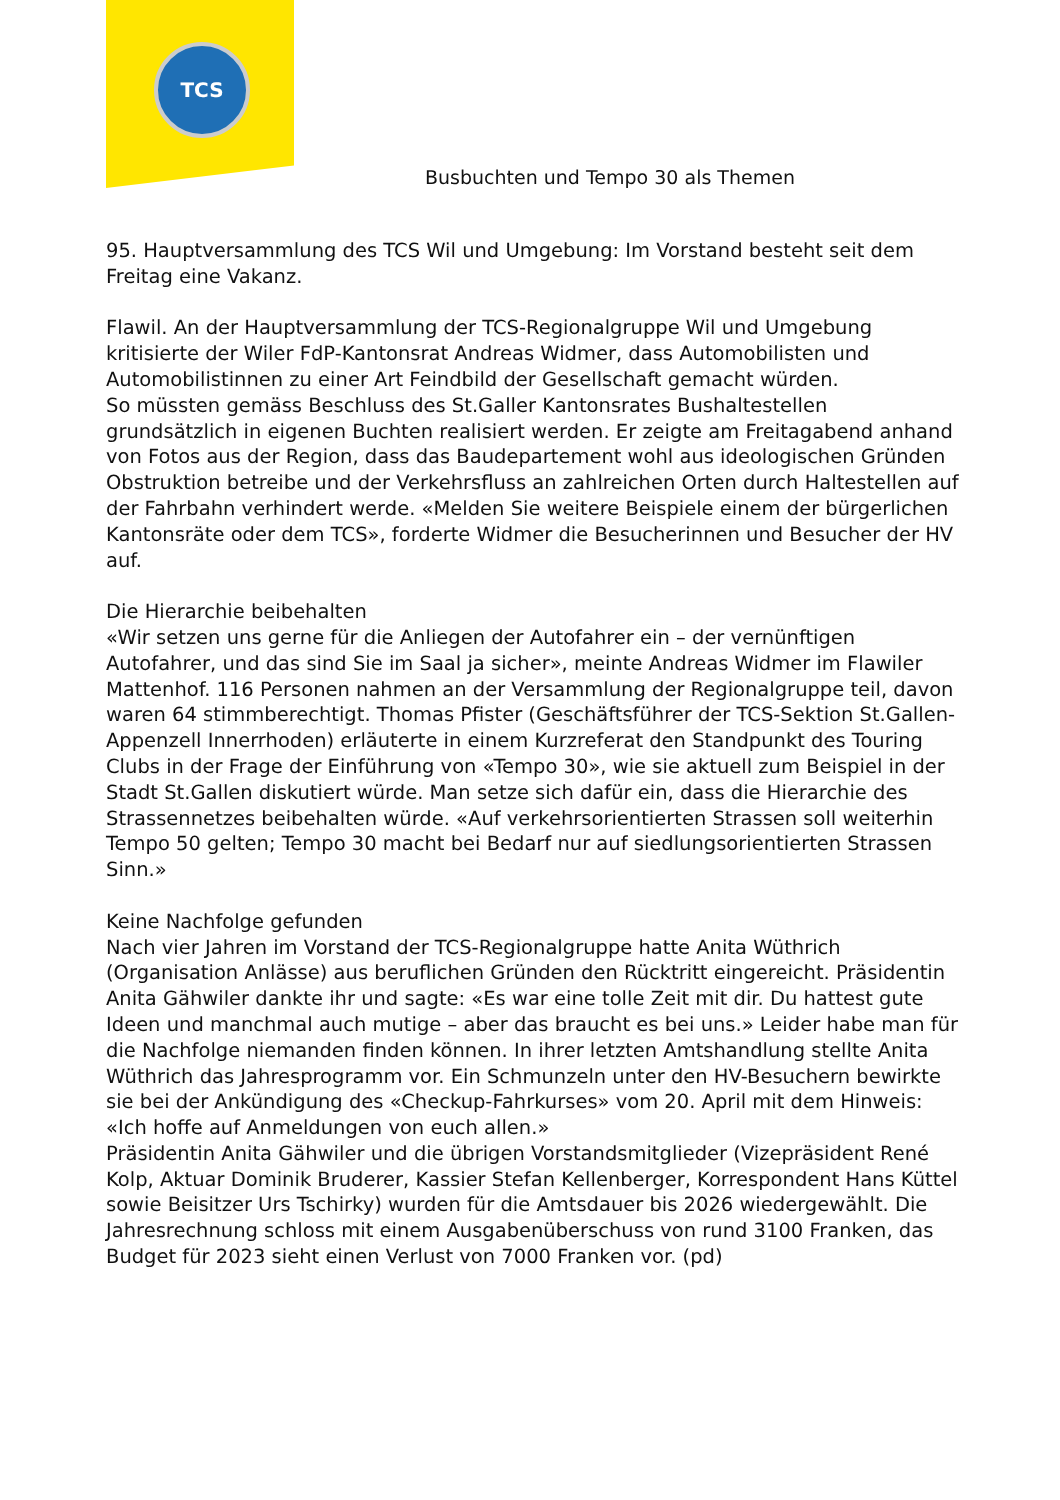TCS
Busbuchten und Tempo 30 als Themen
95. Hauptversammlung des TCS Wil und Umgebung: Im Vorstand besteht seit dem Freitag eine Vakanz.
Flawil. An der Hauptversammlung der TCS-Regionalgruppe Wil und Umgebung kritisierte der Wiler FdP-Kantonsrat Andreas Widmer, dass Automobilisten und Automobilistinnen zu einer Art Feindbild der Gesellschaft gemacht würden.
So müssten gemäss Beschluss des St.Galler Kantonsrates Bushaltestellen grundsätzlich in eigenen Buchten realisiert werden. Er zeigte am Freitagabend anhand von Fotos aus der Region, dass das Baudepartement wohl aus ideologischen Gründen Obstruktion betreibe und der Verkehrsfluss an zahlreichen Orten durch Haltestellen auf der Fahrbahn verhindert werde. «Melden Sie weitere Beispiele einem der bürgerlichen Kantonsräte oder dem TCS», forderte Widmer die Besucherinnen und Besucher der HV auf.
Die Hierarchie beibehalten
«Wir setzen uns gerne für die Anliegen der Autofahrer ein – der vernünftigen Autofahrer, und das sind Sie im Saal ja sicher», meinte Andreas Widmer im Flawiler Mattenhof. 116 Personen nahmen an der Versammlung der Regionalgruppe teil, davon waren 64 stimmberechtigt. Thomas Pfister (Geschäftsführer der TCS-Sektion St.Gallen-Appenzell Innerrhoden) erläuterte in einem Kurzreferat den Standpunkt des Touring Clubs in der Frage der Einführung von «Tempo 30», wie sie aktuell zum Beispiel in der Stadt St.Gallen diskutiert würde. Man setze sich dafür ein, dass die Hierarchie des Strassennetzes beibehalten würde. «Auf verkehrsorientierten Strassen soll weiterhin Tempo 50 gelten; Tempo 30 macht bei Bedarf nur auf siedlungsorientierten Strassen Sinn.»
Keine Nachfolge gefunden
Nach vier Jahren im Vorstand der TCS-Regionalgruppe hatte Anita Wüthrich (Organisation Anlässe) aus beruflichen Gründen den Rücktritt eingereicht. Präsidentin Anita Gähwiler dankte ihr und sagte: «Es war eine tolle Zeit mit dir. Du hattest gute Ideen und manchmal auch mutige – aber das braucht es bei uns.» Leider habe man für die Nachfolge niemanden finden können. In ihrer letzten Amtshandlung stellte Anita Wüthrich das Jahresprogramm vor. Ein Schmunzeln unter den HV-Besuchern bewirkte sie bei der Ankündigung des «Checkup-Fahrkurses» vom 20. April mit dem Hinweis: «Ich hoffe auf Anmeldungen von euch allen.»
Präsidentin Anita Gähwiler und die übrigen Vorstandsmitglieder (Vizepräsident René Kolp, Aktuar Dominik Bruderer, Kassier Stefan Kellenberger, Korrespondent Hans Küttel sowie Beisitzer Urs Tschirky) wurden für die Amtsdauer bis 2026 wiedergewählt. Die Jahresrechnung schloss mit einem Ausgabenüberschuss von rund 3100 Franken, das Budget für 2023 sieht einen Verlust von 7000 Franken vor. (pd)